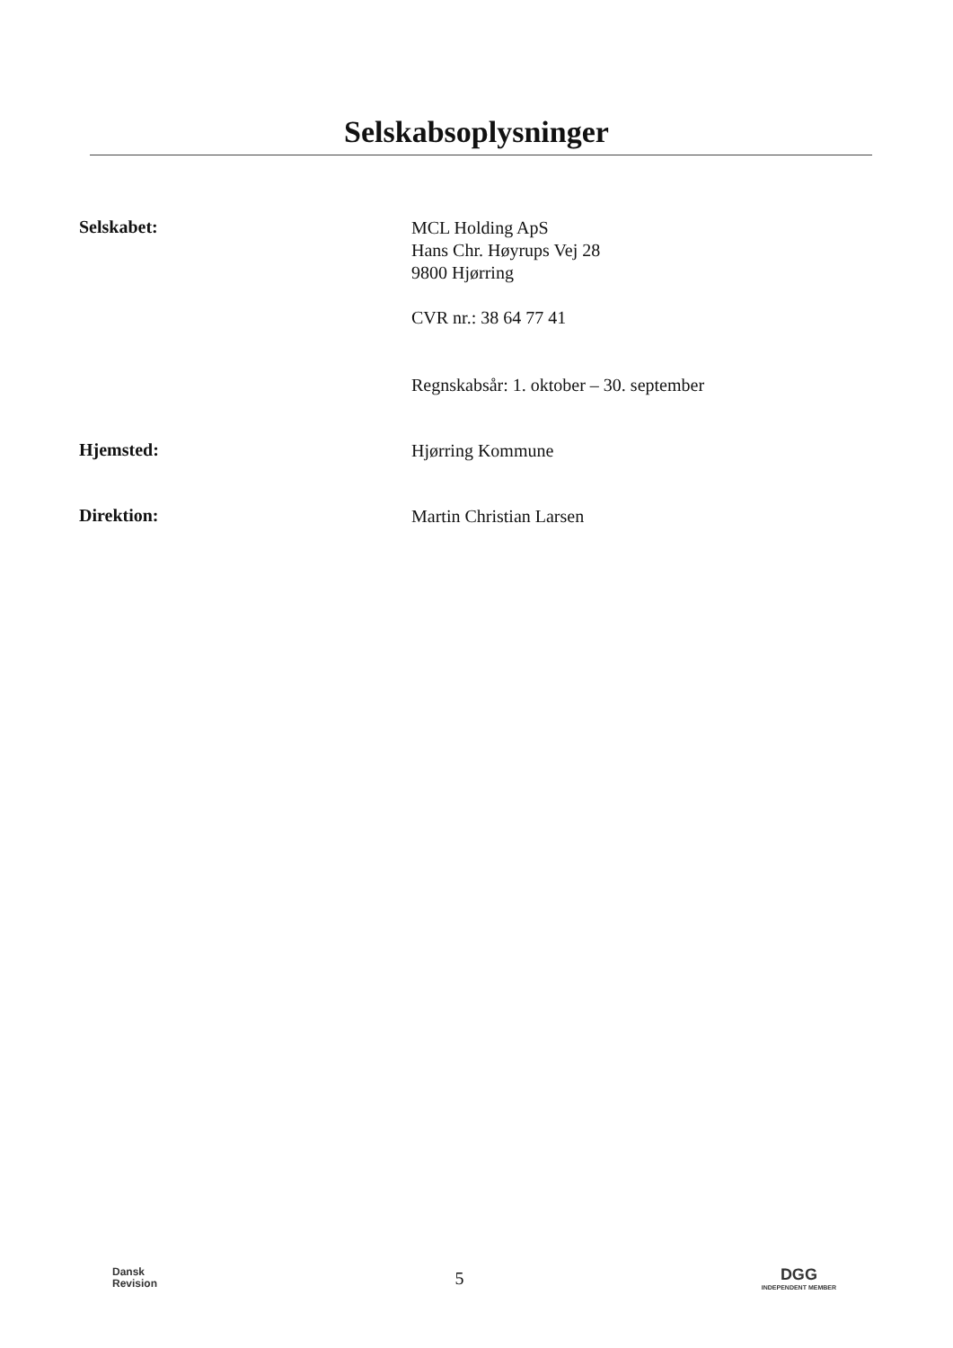Selskabsoplysninger
Selskabet:
MCL Holding ApS
Hans Chr. Høyrups Vej 28
9800 Hjørring
CVR nr.: 38 64 77 41
Regnskabsår: 1. oktober – 30. september
Hjemsted:
Hjørring Kommune
Direktion:
Martin Christian Larsen
Dansk
Revision
5
DGG
INDEPENDENT MEMBER